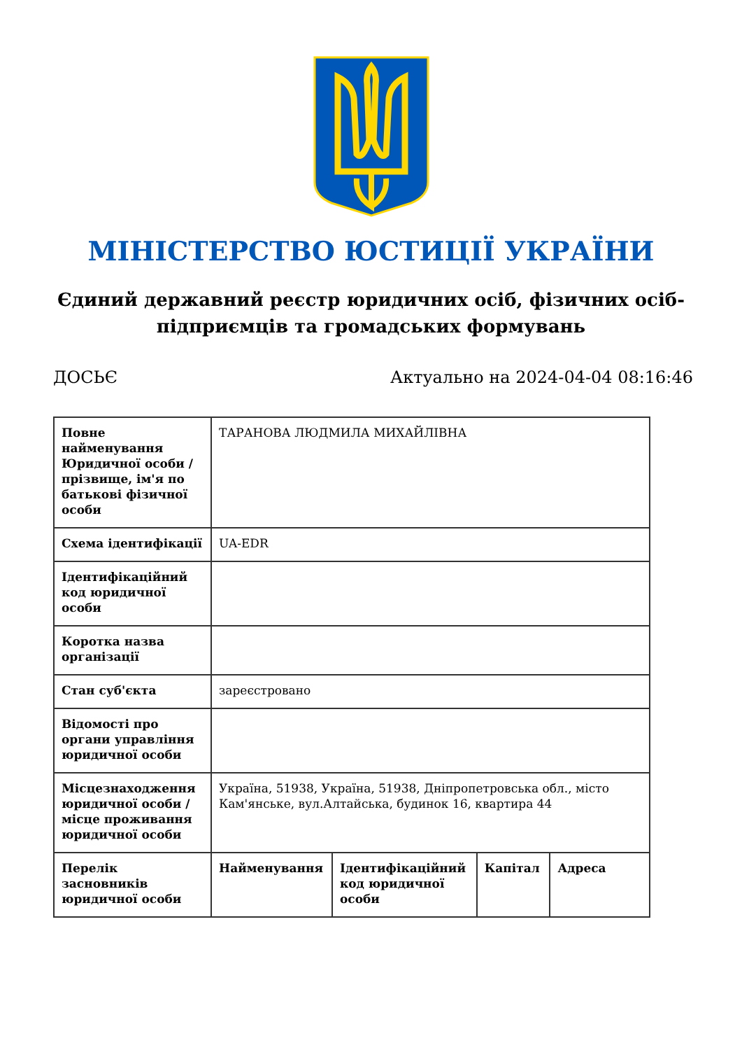МІНІСТЕРСТВО ЮСТИЦІЇ УКРАЇНИ
Єдиний державний реєстр юридичних осіб, фізичних осіб-підприємців та громадських формувань
ДОСЬЄ Актуально на 2024-04-04 08:16:46
| Повне найменування Юридичної особи / прізвище, ім'я по батькові фізичної особи | ТАРАНОВА ЛЮДМИЛА МИХАЙЛІВНА | | | |
| Схема ідентифікації | UA-EDR | | | |
| Ідентифікаційний код юридичної особи | | | | |
| Коротка назва організації | | | | |
| Стан суб'єкта | зареєстровано | | | |
| Відомості про органи управління юридичної особи | | | | |
| Місцезнаходження юридичної особи / місце проживання юридичної особи | Україна, 51938, Україна, 51938, Дніпропетровська обл., місто Кам'янське, вул.Алтайська, будинок 16, квартира 44 | | | |
| Перелік засновників юридичної особи | Найменування | Ідентифікаційний код юридичної особи | Капітал | Адреса |